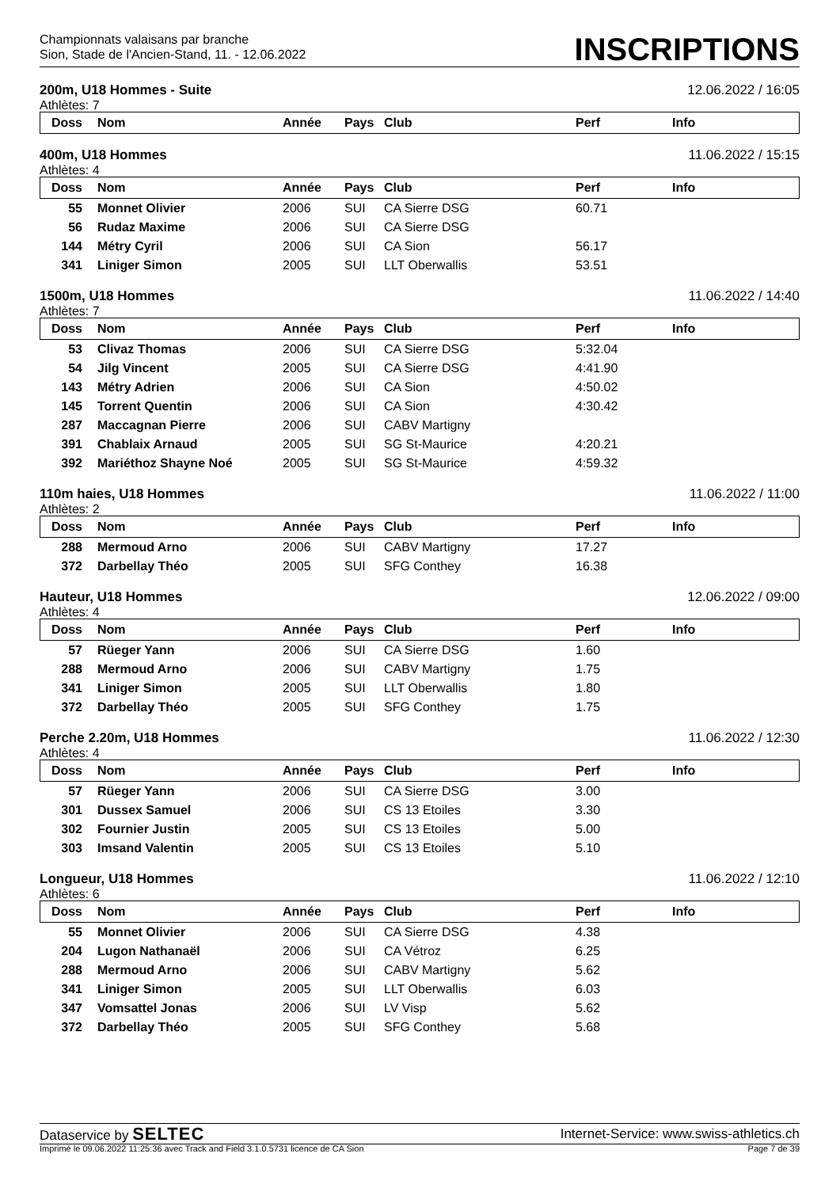Championnats valaisans par branche
Sion, Stade de l'Ancien-Stand, 11. - 12.06.2022
INSCRIPTIONS
200m, U18 Hommes - Suite 12.06.2022 / 16:05
Athlètes: 7
| Doss | Nom | Année | Pays | Club | Perf | Info |
| --- | --- | --- | --- | --- | --- | --- |
400m, U18 Hommes 11.06.2022 / 15:15
Athlètes: 4
| Doss | Nom | Année | Pays | Club | Perf | Info |
| --- | --- | --- | --- | --- | --- | --- |
| 55 | Monnet Olivier | 2006 | SUI | CA Sierre DSG | 60.71 | |
| 56 | Rudaz Maxime | 2006 | SUI | CA Sierre DSG | | |
| 144 | Métry Cyril | 2006 | SUI | CA Sion | 56.17 | |
| 341 | Liniger Simon | 2005 | SUI | LLT Oberwallis | 53.51 | |
1500m, U18 Hommes 11.06.2022 / 14:40
Athlètes: 7
| Doss | Nom | Année | Pays | Club | Perf | Info |
| --- | --- | --- | --- | --- | --- | --- |
| 53 | Clivaz Thomas | 2006 | SUI | CA Sierre DSG | 5:32.04 | |
| 54 | Jilg Vincent | 2005 | SUI | CA Sierre DSG | 4:41.90 | |
| 143 | Métry Adrien | 2006 | SUI | CA Sion | 4:50.02 | |
| 145 | Torrent Quentin | 2006 | SUI | CA Sion | 4:30.42 | |
| 287 | Maccagnan Pierre | 2006 | SUI | CABV Martigny | | |
| 391 | Chablaix Arnaud | 2005 | SUI | SG St-Maurice | 4:20.21 | |
| 392 | Mariéthoz Shayne Noé | 2005 | SUI | SG St-Maurice | 4:59.32 | |
110m haies, U18 Hommes 11.06.2022 / 11:00
Athlètes: 2
| Doss | Nom | Année | Pays | Club | Perf | Info |
| --- | --- | --- | --- | --- | --- | --- |
| 288 | Mermoud Arno | 2006 | SUI | CABV Martigny | 17.27 | |
| 372 | Darbellay Théo | 2005 | SUI | SFG Conthey | 16.38 | |
Hauteur, U18 Hommes 12.06.2022 / 09:00
Athlètes: 4
| Doss | Nom | Année | Pays | Club | Perf | Info |
| --- | --- | --- | --- | --- | --- | --- |
| 57 | Rüeger Yann | 2006 | SUI | CA Sierre DSG | 1.60 | |
| 288 | Mermoud Arno | 2006 | SUI | CABV Martigny | 1.75 | |
| 341 | Liniger Simon | 2005 | SUI | LLT Oberwallis | 1.80 | |
| 372 | Darbellay Théo | 2005 | SUI | SFG Conthey | 1.75 | |
Perche 2.20m, U18 Hommes 11.06.2022 / 12:30
Athlètes: 4
| Doss | Nom | Année | Pays | Club | Perf | Info |
| --- | --- | --- | --- | --- | --- | --- |
| 57 | Rüeger Yann | 2006 | SUI | CA Sierre DSG | 3.00 | |
| 301 | Dussex Samuel | 2006 | SUI | CS 13 Etoiles | 3.30 | |
| 302 | Fournier Justin | 2005 | SUI | CS 13 Etoiles | 5.00 | |
| 303 | Imsand Valentin | 2005 | SUI | CS 13 Etoiles | 5.10 | |
Longueur, U18 Hommes 11.06.2022 / 12:10
Athlètes: 6
| Doss | Nom | Année | Pays | Club | Perf | Info |
| --- | --- | --- | --- | --- | --- | --- |
| 55 | Monnet Olivier | 2006 | SUI | CA Sierre DSG | 4.38 | |
| 204 | Lugon Nathanaël | 2006 | SUI | CA Vétroz | 6.25 | |
| 288 | Mermoud Arno | 2006 | SUI | CABV Martigny | 5.62 | |
| 341 | Liniger Simon | 2005 | SUI | LLT Oberwallis | 6.03 | |
| 347 | Vomsattel Jonas | 2006 | SUI | LV Visp | 5.62 | |
| 372 | Darbellay Théo | 2005 | SUI | SFG Conthey | 5.68 | |
Dataservice by SELTEC Internet-Service: www.swiss-athletics.ch
Imprimé le 09.06.2022 11:25:36 avec Track and Field 3.1.0.5731 licence de CA Sion Page 7 de 39